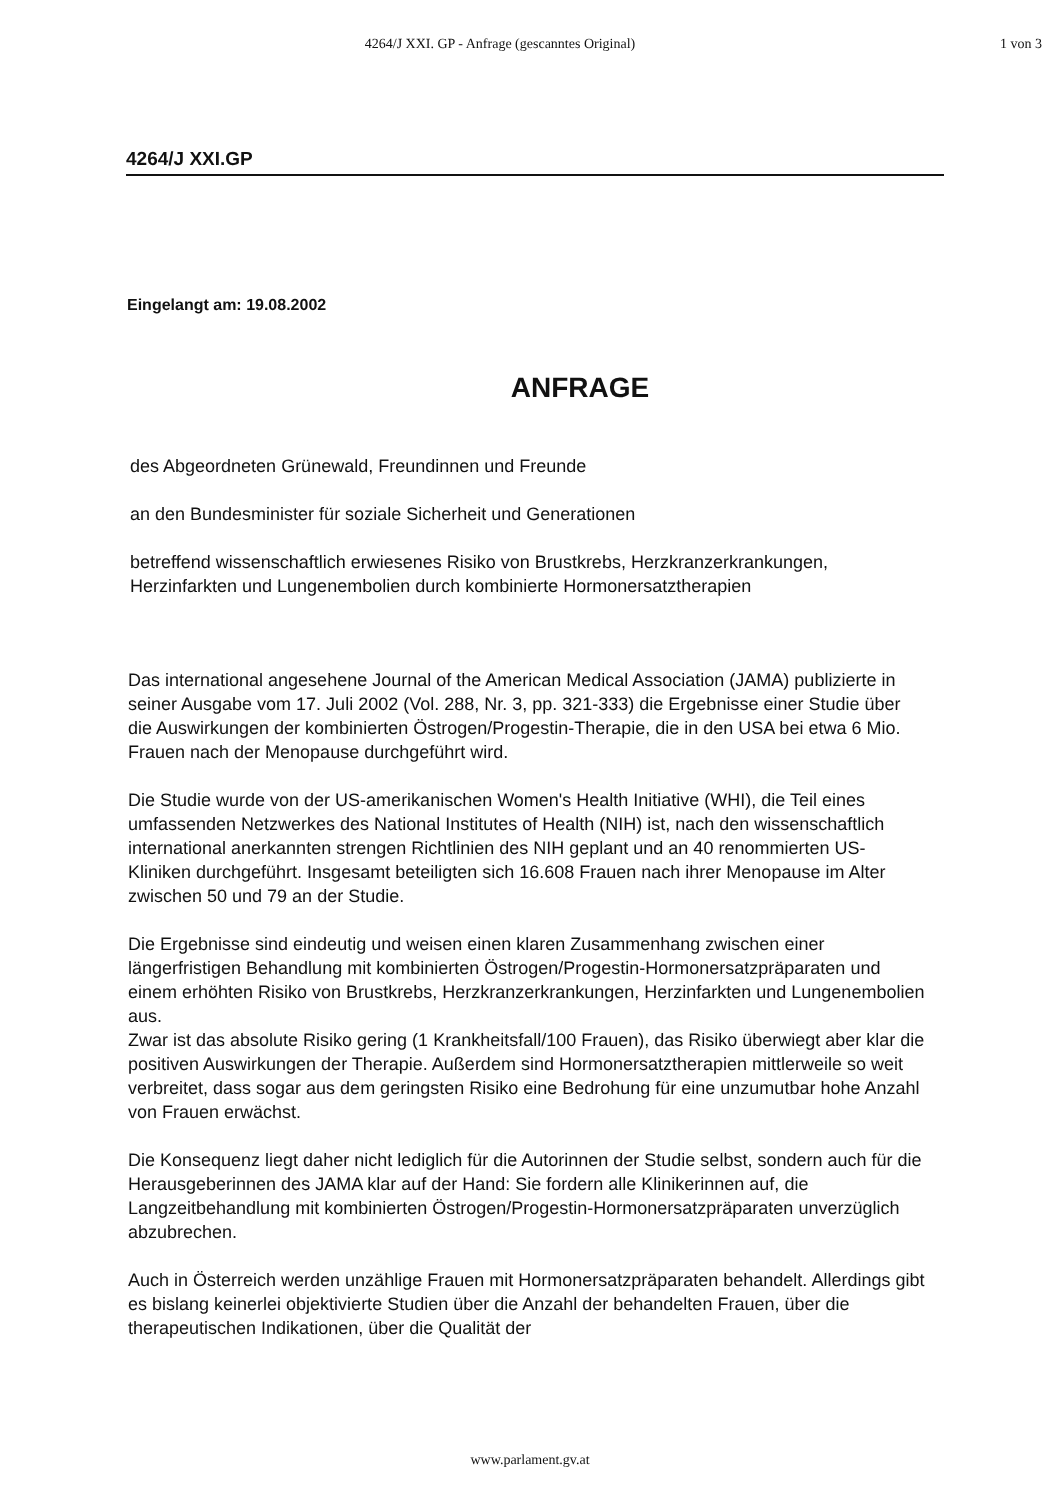4264/J XXI. GP - Anfrage (gescanntes Original) 1 von 3
4264/J XXI.GP
Eingelangt am: 19.08.2002
ANFRAGE
des Abgeordneten Grünewald, Freundinnen und Freunde
an den Bundesminister für soziale Sicherheit und Generationen
betreffend wissenschaftlich erwiesenes Risiko von Brustkrebs, Herzkranzerkrankungen, Herzinfarkten und Lungenembolien durch kombinierte Hormonersatztherapien
Das international angesehene Journal of the American Medical Association (JAMA) publizierte in seiner Ausgabe vom 17. Juli 2002 (Vol. 288, Nr. 3, pp. 321-333) die Ergebnisse einer Studie über die Auswirkungen der kombinierten Östrogen/Progestin-Therapie, die in den USA bei etwa 6 Mio. Frauen nach der Menopause durchgeführt wird.
Die Studie wurde von der US-amerikanischen Women's Health Initiative (WHI), die Teil eines umfassenden Netzwerkes des National Institutes of Health (NIH) ist, nach den wissenschaftlich international anerkannten strengen Richtlinien des NIH geplant und an 40 renommierten US-Kliniken durchgeführt. Insgesamt beteiligten sich 16.608 Frauen nach ihrer Menopause im Alter zwischen 50 und 79 an der Studie.
Die Ergebnisse sind eindeutig und weisen einen klaren Zusammenhang zwischen einer längerfristigen Behandlung mit kombinierten Östrogen/Progestin-Hormonersatzpräparaten und einem erhöhten Risiko von Brustkrebs, Herzkranzerkrankungen, Herzinfarkten und Lungenembolien aus.
Zwar ist das absolute Risiko gering (1 Krankheitsfall/100 Frauen), das Risiko überwiegt aber klar die positiven Auswirkungen der Therapie. Außerdem sind Hormonersatztherapien mittlerweile so weit verbreitet, dass sogar aus dem geringsten Risiko eine Bedrohung für eine unzumutbar hohe Anzahl von Frauen erwächst.
Die Konsequenz liegt daher nicht lediglich für die Autorinnen der Studie selbst, sondern auch für die Herausgeberinnen des JAMA klar auf der Hand: Sie fordern alle Klinikerinnen auf, die Langzeitbehandlung mit kombinierten Östrogen/Progestin-Hormonersatzpräparaten unverzüglich abzubrechen.
Auch in Österreich werden unzählige Frauen mit Hormonersatzpräparaten behandelt. Allerdings gibt es bislang keinerlei objektivierte Studien über die Anzahl der behandelten Frauen, über die therapeutischen Indikationen, über die Qualität der
www.parlament.gv.at